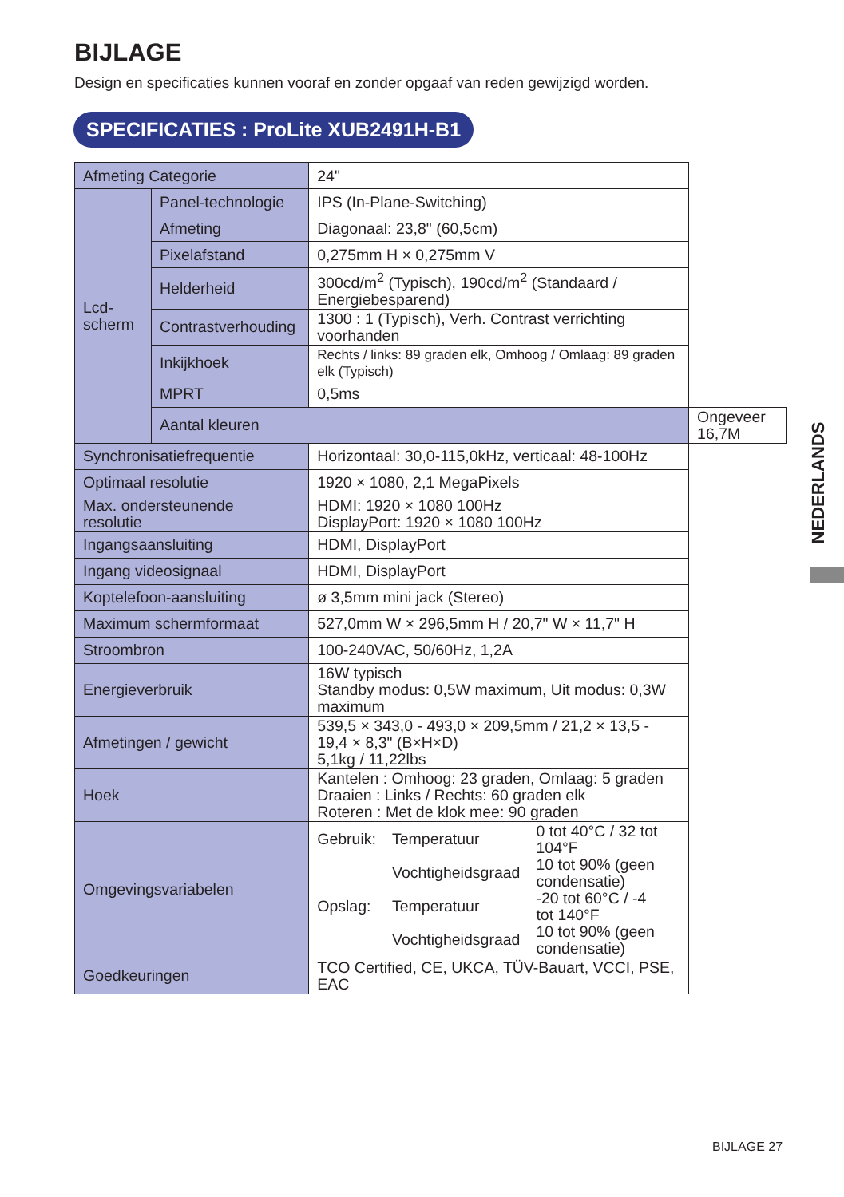BIJLAGE
Design en specificaties kunnen vooraf en zonder opgaaf van reden gewijzigd worden.
SPECIFICATIES : ProLite XUB2491H-B1
| Afmeting Categorie | | 24" | |
| Lcd- scherm | Panel-technologie | IPS (In-Plane-Switching) | |
| | Afmeting | Diagonaal: 23,8" (60,5cm) | |
| | Pixelafstand | 0,275mm H × 0,275mm V | |
| | Helderheid | 300cd/m<sup>2</sup> (Typisch), 190cd/m<sup>2</sup> (Standaard / Energiebesparend) | |
| | Contrastverhouding | 1300 : 1 (Typisch), Verh. Contrast verrichting voorhanden | |
| | Inkijkhoek | Rechts / links: 89 graden elk, Omhoog / Omlaag: 89 graden elk (Typisch) | |
| | MPRT | 0,5ms | |
| | Aantal kleuren | | Ongeveer 16,7M |
| Synchronisatiefrequentie | | Horizontaal: 30,0-115,0kHz, verticaal: 48-100Hz | |
| Optimaal resolutie | | 1920 × 1080, 2,1 MegaPixels | |
| Max. ondersteunende resolutie | | HDMI: 1920 × 1080 100Hz DisplayPort: 1920 × 1080 100Hz | |
| Ingangsaansluiting | | HDMI, DisplayPort | |
| Ingang videosignaal | | HDMI, DisplayPort | |
| Koptelefoon-aansluiting | | ø 3,5mm mini jack (Stereo) | |
| Maximum schermformaat | | 527,0mm W × 296,5mm H / 20,7" W × 11,7" H | |
| Stroombron | | 100-240VAC, 50/60Hz, 1,2A | |
| Energieverbruik | | 16W typisch Standby modus: 0,5W maximum, Uit modus: 0,3W maximum | |
| Afmetingen / gewicht | | 539,5 × 343,0 - 493,0 × 209,5mm / 21,2 × 13,5 - 19,4 × 8,3" (B×H×D) 5,1kg / 11,22lbs | |
| Hoek | | Kantelen : Omhoog: 23 graden, Omlaag: 5 graden Draaien : Links / Rechts: 60 graden elk Roteren : Met de klok mee: 90 graden | |
| Omgevingsvariabelen | | / Gebruik: / Temperatuur / 0 tot 40°C / 32 tot 104°F / / / Vochtigheidsgraad / 10 tot 90% (geen condensatie) / / Opslag: / Temperatuur / -20 tot 60°C / -4 tot 140°F / / / Vochtigheidsgraad / 10 tot 90% (geen condensatie) / | |
| Goedkeuringen | | TCO Certified, CE, UKCA, TÜV-Bauart, VCCI, PSE, EAC | |
NEDERLANDS
BIJLAGE 27